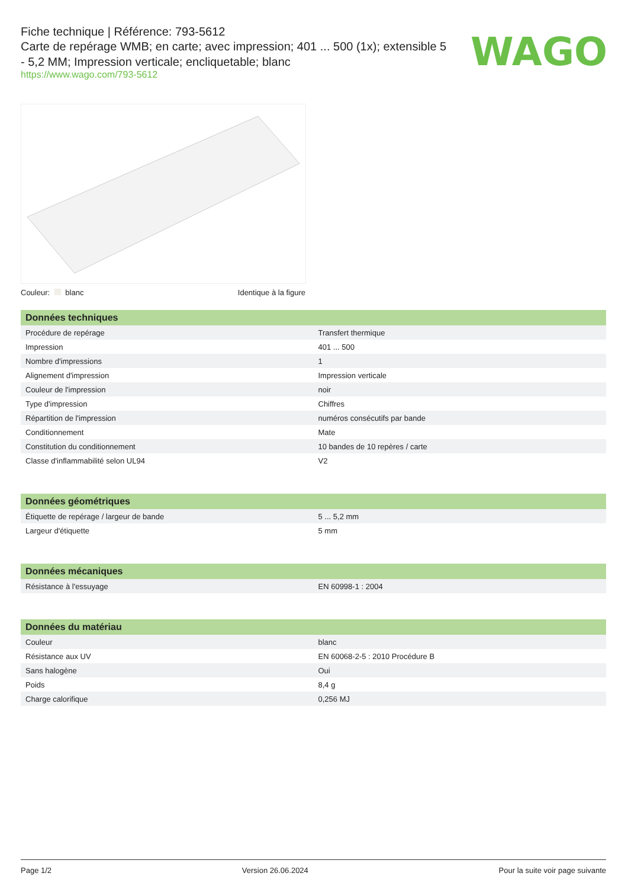Fiche technique | Référence: 793-5612
Carte de repérage WMB; en carte; avec impression; 401 ... 500 (1x); extensible 5 - 5,2 MM; Impression verticale; encliquetable; blanc
https://www.wago.com/793-5612
WAGO
Couleur: blanc Identique à la figure
| Données techniques | |
| --- | --- |
| Procédure de repérage | Transfert thermique |
| Impression | 401 ... 500 |
| Nombre d'impressions | 1 |
| Alignement d'impression | Impression verticale |
| Couleur de l'impression | noir |
| Type d'impression | Chiffres |
| Répartition de l'impression | numéros consécutifs par bande |
| Conditionnement | Mate |
| Constitution du conditionnement | 10 bandes de 10 repères / carte |
| Classe d'inflammabilité selon UL94 | V2 |
| Données géométriques | |
| --- | --- |
| Étiquette de repérage / largeur de bande | 5 ... 5,2 mm |
| Largeur d'étiquette | 5 mm |
| Données mécaniques | |
| --- | --- |
| Résistance à l'essuyage | EN 60998-1 : 2004 |
| Données du matériau | |
| --- | --- |
| Couleur | blanc |
| Résistance aux UV | EN 60068-2-5 : 2010 Procédure B |
| Sans halogène | Oui |
| Poids | 8,4 g |
| Charge calorifique | 0,256 MJ |
Page 1/2 Version 26.06.2024 Pour la suite voir page suivante